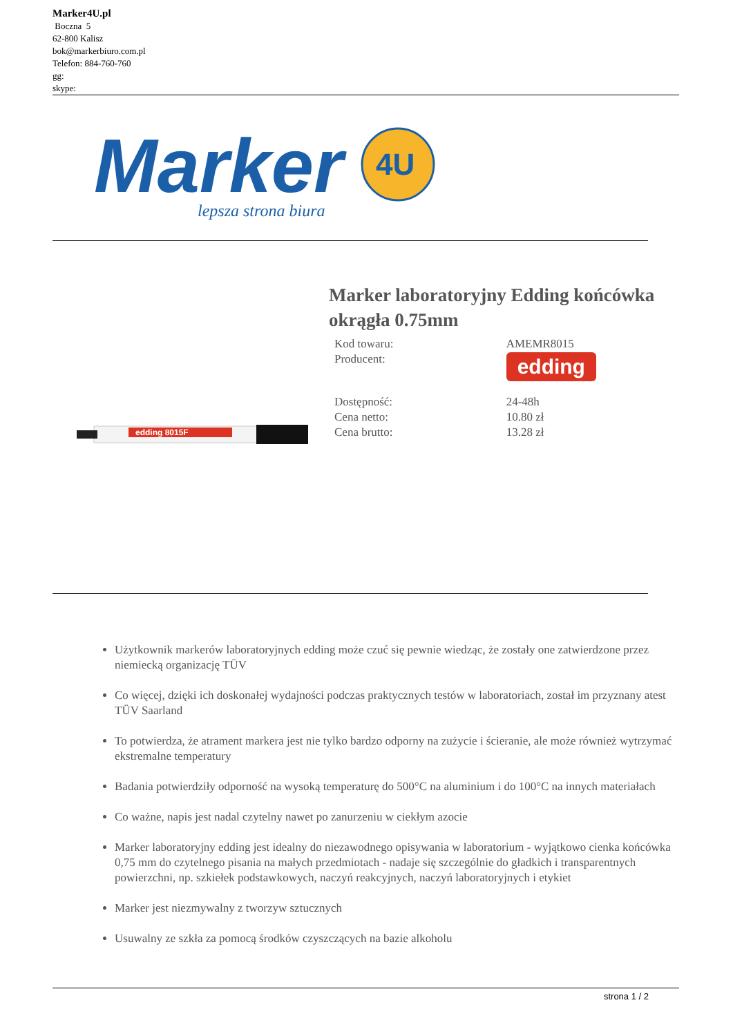Marker4U.pl
Boczna 5
62-800 Kalisz
bok@markerbiuro.com.pl
Telefon: 884-760-760
gg:
skype:
Marker
4U
lepsza strona biura
edding 8015F
Marker laboratoryjny Edding końcówka okrągła 0.75mm
| Kod towaru: | AMEMR8015 |
| Producent: | edding |
| Dostępność: | 24-48h |
| Cena netto: | 10.80 zł |
| Cena brutto: | 13.28 zł |
Użytkownik markerów laboratoryjnych edding może czuć się pewnie wiedząc, że zostały one zatwierdzone przez niemiecką organizację TÜV
Co więcej, dzięki ich doskonałej wydajności podczas praktycznych testów w laboratoriach, został im przyznany atest TÜV Saarland
To potwierdza, że atrament markera jest nie tylko bardzo odporny na zużycie i ścieranie, ale może również wytrzymać ekstremalne temperatury
Badania potwierdziły odporność na wysoką temperaturę do 500°C na aluminium i do 100°C na innych materiałach
Co ważne, napis jest nadal czytelny nawet po zanurzeniu w ciekłym azocie
Marker laboratoryjny edding jest idealny do niezawodnego opisywania w laboratorium - wyjątkowo cienka końcówka 0,75 mm do czytelnego pisania na małych przedmiotach - nadaje się szczególnie do gładkich i transparentnych powierzchni, np. szkiełek podstawkowych, naczyń reakcyjnych, naczyń laboratoryjnych i etykiet
Marker jest niezmywalny z tworzyw sztucznych
Usuwalny ze szkła za pomocą środków czyszczących na bazie alkoholu
strona 1 / 2